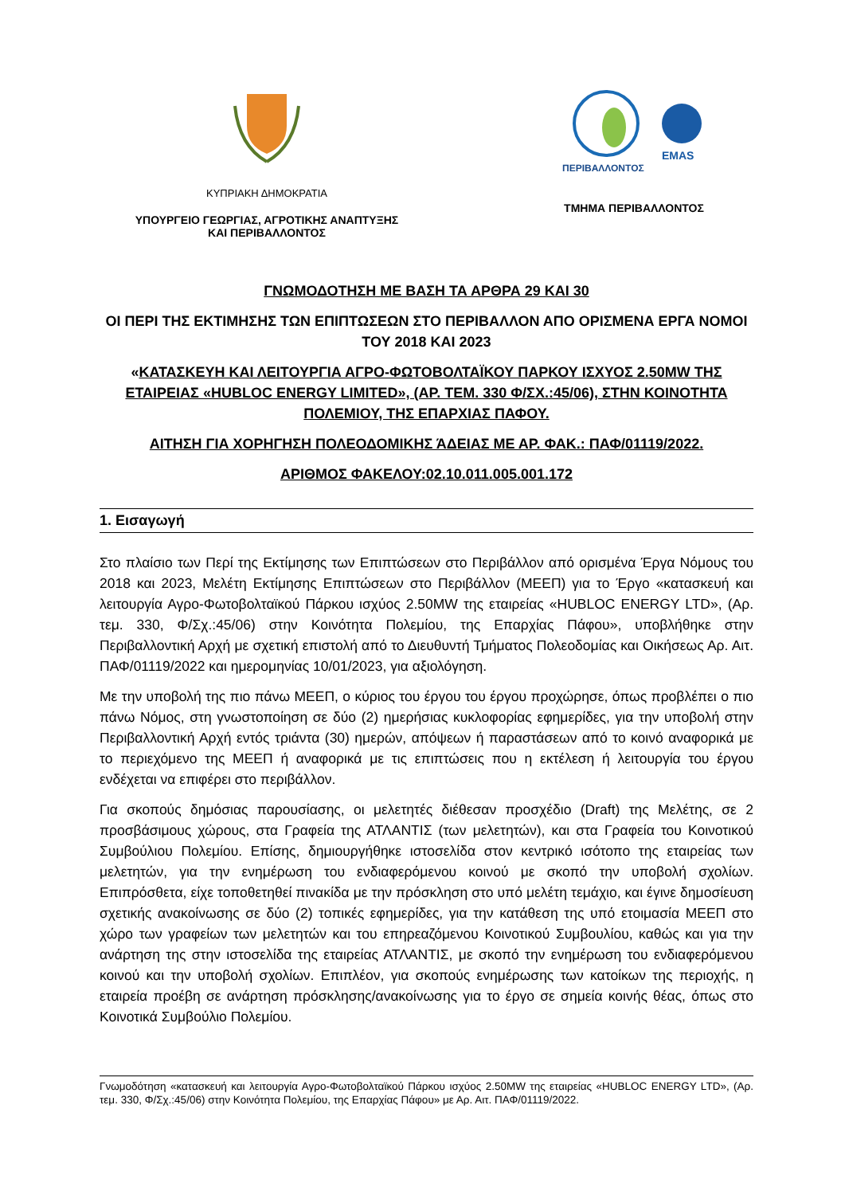ΚΥΠΡΙΑΚΗ ΔΗΜΟΚΡΑΤΙΑ
ΥΠΟΥΡΓΕΙΟ ΓΕΩΡΓΙΑΣ, ΑΓΡΟΤΙΚΗΣ ΑΝΑΠΤΥΞΗΣ
ΚΑΙ ΠΕΡΙΒΑΛΛΟΝΤΟΣ
ΠΕΡΙΒΑΛΛΟΝΤΟΣ
EMAS
ΤΜΗΜΑ ΠΕΡΙΒΑΛΛΟΝΤΟΣ
ΓΝΩΜΟΔΟΤΗΣΗ ΜΕ ΒΑΣΗ ΤΑ ΑΡΘΡΑ 29 ΚΑΙ 30
ΟΙ ΠΕΡΙ ΤΗΣ ΕΚΤΙΜΗΣΗΣ ΤΩΝ ΕΠΙΠΤΩΣΕΩΝ ΣΤΟ ΠΕΡΙΒΑΛΛΟΝ ΑΠΟ ΟΡΙΣΜΕΝΑ ΕΡΓΑ ΝΟΜΟΙ ΤΟΥ 2018 ΚΑΙ 2023
«ΚΑΤΑΣΚΕΥΗ ΚΑΙ ΛΕΙΤΟΥΡΓΙΑ ΑΓΡΟ-ΦΩΤΟΒΟΛΤΑΪΚΟΥ ΠΑΡΚΟΥ ΙΣΧΥΟΣ 2.50MW ΤΗΣ ΕΤΑΙΡΕΙΑΣ «HUBLOC ENERGY LIMITED», (ΑΡ. ΤΕΜ. 330 Φ/ΣΧ.:45/06), ΣΤΗΝ ΚΟΙΝΟΤΗΤΑ ΠΟΛΕΜΙΟΥ, ΤΗΣ ΕΠΑΡΧΙΑΣ ΠΑΦΟΥ.
ΑΙΤΗΣΗ ΓΙΑ ΧΟΡΗΓΗΣΗ ΠΟΛΕΟΔΟΜΙΚΗΣ ΆΔΕΙΑΣ ΜΕ ΑΡ. ΦΑΚ.: ΠΑΦ/01119/2022.
ΑΡΙΘΜΟΣ ΦΑΚΕΛΟΥ:02.10.011.005.001.172
1. Εισαγωγή
Στο πλαίσιο των Περί της Εκτίμησης των Επιπτώσεων στο Περιβάλλον από ορισμένα Έργα Νόμους του 2018 και 2023, Μελέτη Εκτίμησης Επιπτώσεων στο Περιβάλλον (ΜΕΕΠ) για το Έργο «κατασκευή και λειτουργία Αγρο-Φωτοβολταϊκού Πάρκου ισχύος 2.50MW της εταιρείας «HUBLOC ENERGY LTD», (Αρ. τεμ. 330, Φ/Σχ.:45/06) στην Κοινότητα Πολεμίου, της Επαρχίας Πάφου», υποβλήθηκε στην Περιβαλλοντική Αρχή με σχετική επιστολή από το Διευθυντή Τμήματος Πολεοδομίας και Οικήσεως Αρ. Αιτ. ΠΑΦ/01119/2022 και ημερομηνίας 10/01/2023, για αξιολόγηση.
Με την υποβολή της πιο πάνω ΜΕΕΠ, ο κύριος του έργου του έργου προχώρησε, όπως προβλέπει ο πιο πάνω Νόμος, στη γνωστοποίηση σε δύο (2) ημερήσιας κυκλοφορίας εφημερίδες, για την υποβολή στην Περιβαλλοντική Αρχή εντός τριάντα (30) ημερών, απόψεων ή παραστάσεων από το κοινό αναφορικά με το περιεχόμενο της ΜΕΕΠ ή αναφορικά με τις επιπτώσεις που η εκτέλεση ή λειτουργία του έργου ενδέχεται να επιφέρει στο περιβάλλον.
Για σκοπούς δημόσιας παρουσίασης, οι μελετητές διέθεσαν προσχέδιο (Draft) της Μελέτης, σε 2 προσβάσιμους χώρους, στα Γραφεία της ΑΤΛΑΝΤΙΣ (των μελετητών), και στα Γραφεία του Κοινοτικού Συμβούλιου Πολεμίου. Επίσης, δημιουργήθηκε ιστοσελίδα στον κεντρικό ισότοπο της εταιρείας των μελετητών, για την ενημέρωση του ενδιαφερόμενου κοινού με σκοπό την υποβολή σχολίων. Επιπρόσθετα, είχε τοποθετηθεί πινακίδα με την πρόσκληση στο υπό μελέτη τεμάχιο, και έγινε δημοσίευση σχετικής ανακοίνωσης σε δύο (2) τοπικές εφημερίδες, για την κατάθεση της υπό ετοιμασία ΜΕΕΠ στο χώρο των γραφείων των μελετητών και του επηρεαζόμενου Κοινοτικού Συμβουλίου, καθώς και για την ανάρτηση της στην ιστοσελίδα της εταιρείας ΑΤΛΑΝΤΙΣ, με σκοπό την ενημέρωση του ενδιαφερόμενου κοινού και την υποβολή σχολίων. Επιπλέον, για σκοπούς ενημέρωσης των κατοίκων της περιοχής, η εταιρεία προέβη σε ανάρτηση πρόσκλησης/ανακοίνωσης για το έργο σε σημεία κοινής θέας, όπως στο Κοινοτικά Συμβούλιο Πολεμίου.
Γνωμοδότηση «κατασκευή και λειτουργία Αγρο-Φωτοβολταϊκού Πάρκου ισχύος 2.50MW της εταιρείας «HUBLOC ENERGY LTD», (Αρ. τεμ. 330, Φ/Σχ.:45/06) στην Κοινότητα Πολεμίου, της Επαρχίας Πάφου» με Αρ. Αιτ. ΠΑΦ/01119/2022.